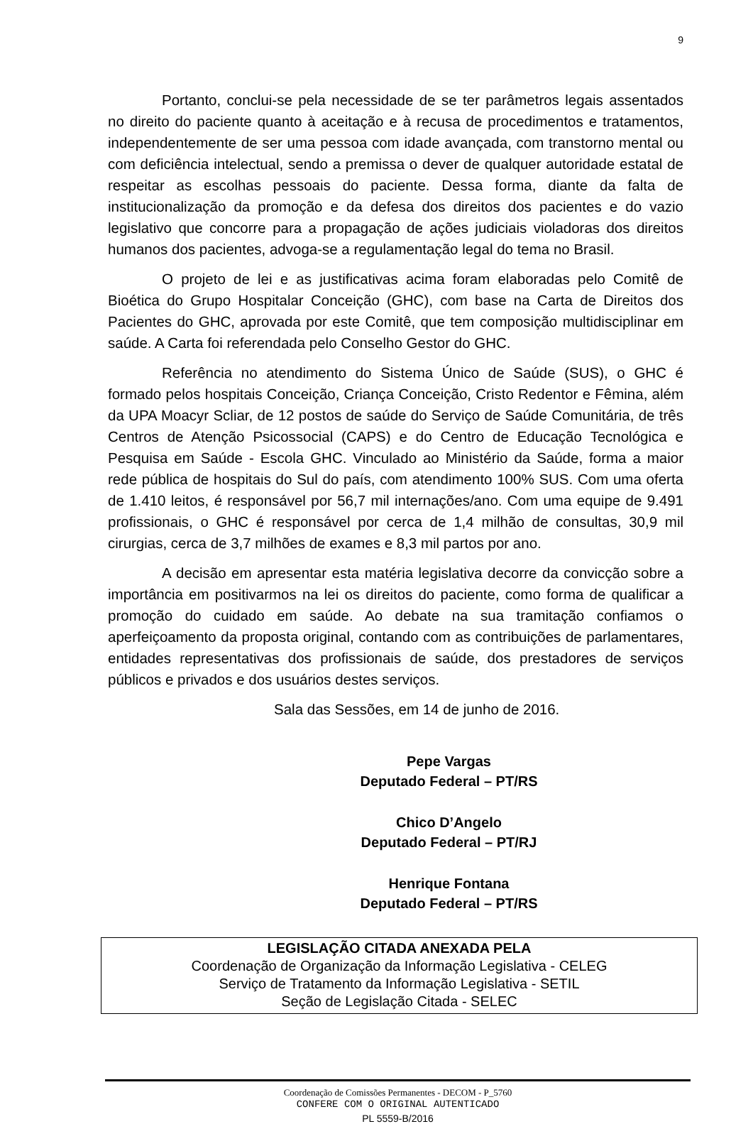9
Portanto, conclui-se pela necessidade de se ter parâmetros legais assentados no direito do paciente quanto à aceitação e à recusa de procedimentos e tratamentos, independentemente de ser uma pessoa com idade avançada, com transtorno mental ou com deficiência intelectual, sendo a premissa o dever de qualquer autoridade estatal de respeitar as escolhas pessoais do paciente. Dessa forma, diante da falta de institucionalização da promoção e da defesa dos direitos dos pacientes e do vazio legislativo que concorre para a propagação de ações judiciais violadoras dos direitos humanos dos pacientes, advoga-se a regulamentação legal do tema no Brasil.
O projeto de lei e as justificativas acima foram elaboradas pelo Comitê de Bioética do Grupo Hospitalar Conceição (GHC), com base na Carta de Direitos dos Pacientes do GHC, aprovada por este Comitê, que tem composição multidisciplinar em saúde. A Carta foi referendada pelo Conselho Gestor do GHC.
Referência no atendimento do Sistema Único de Saúde (SUS), o GHC é formado pelos hospitais Conceição, Criança Conceição, Cristo Redentor e Fêmina, além da UPA Moacyr Scliar, de 12 postos de saúde do Serviço de Saúde Comunitária, de três Centros de Atenção Psicossocial (CAPS) e do Centro de Educação Tecnológica e Pesquisa em Saúde - Escola GHC. Vinculado ao Ministério da Saúde, forma a maior rede pública de hospitais do Sul do país, com atendimento 100% SUS. Com uma oferta de 1.410 leitos, é responsável por 56,7 mil internações/ano. Com uma equipe de 9.491 profissionais, o GHC é responsável por cerca de 1,4 milhão de consultas, 30,9 mil cirurgias, cerca de 3,7 milhões de exames e 8,3 mil partos por ano.
A decisão em apresentar esta matéria legislativa decorre da convicção sobre a importância em positivarmos na lei os direitos do paciente, como forma de qualificar a promoção do cuidado em saúde. Ao debate na sua tramitação confiamos o aperfeiçoamento da proposta original, contando com as contribuições de parlamentares, entidades representativas dos profissionais de saúde, dos prestadores de serviços públicos e privados e dos usuários destes serviços.
Sala das Sessões, em 14 de junho de 2016.
Pepe Vargas
Deputado Federal – PT/RS
Chico D’Angelo
Deputado Federal – PT/RJ
Henrique Fontana
Deputado Federal – PT/RS
LEGISLAÇÃO CITADA ANEXADA PELA
Coordenação de Organização da Informação Legislativa - CELEG
Serviço de Tratamento da Informação Legislativa - SETIL
Seção de Legislação Citada - SELEC
Coordenação de Comissões Permanentes - DECOM - P_5760
CONFERE COM O ORIGINAL AUTENTICADO
PL 5559-B/2016